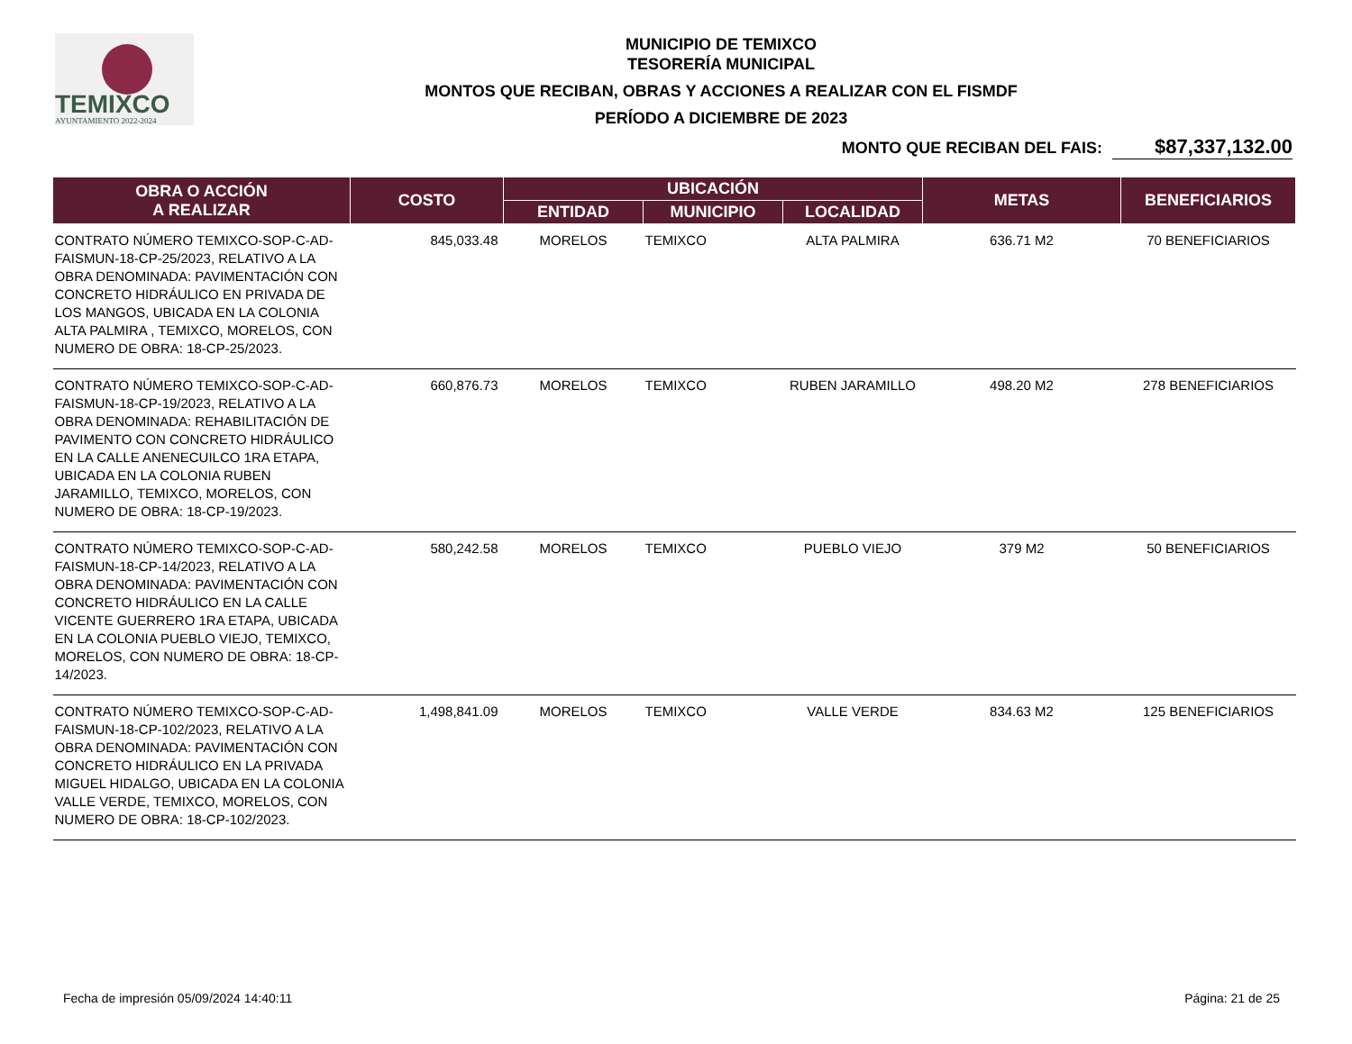TEMIXCO
AYUNTAMIENTO 2022-2024
MUNICIPIO DE TEMIXCO
TESORERÍA MUNICIPAL
MONTOS QUE RECIBAN, OBRAS Y ACCIONES A REALIZAR CON EL FISMDF
PERÍODO A DICIEMBRE DE 2023
MONTO QUE RECIBAN DEL FAIS: $87,337,132.00
| OBRA O ACCIÓN A REALIZAR | COSTO | UBICACIÓN | | | METAS | BENEFICIARIOS |
| --- | --- | --- | --- | --- | --- | --- |
| | | ENTIDAD | MUNICIPIO | LOCALIDAD | | |
| CONTRATO NÚMERO TEMIXCO-SOP-C-AD-FAISMUN-18-CP-25/2023, RELATIVO A LA OBRA DENOMINADA: PAVIMENTACIÓN CON CONCRETO HIDRÁULICO EN PRIVADA DE LOS MANGOS, UBICADA EN LA COLONIA ALTA PALMIRA , TEMIXCO, MORELOS, CON NUMERO DE OBRA: 18-CP-25/2023. | 845,033.48 | MORELOS | TEMIXCO | ALTA PALMIRA | 636.71 M2 | 70 BENEFICIARIOS |
| CONTRATO NÚMERO TEMIXCO-SOP-C-AD-FAISMUN-18-CP-19/2023, RELATIVO A LA OBRA DENOMINADA: REHABILITACIÓN DE PAVIMENTO CON CONCRETO HIDRÁULICO EN LA CALLE ANENECUILCO 1RA ETAPA, UBICADA EN LA COLONIA RUBEN JARAMILLO, TEMIXCO, MORELOS, CON NUMERO DE OBRA: 18-CP-19/2023. | 660,876.73 | MORELOS | TEMIXCO | RUBEN JARAMILLO | 498.20 M2 | 278 BENEFICIARIOS |
| CONTRATO NÚMERO TEMIXCO-SOP-C-AD-FAISMUN-18-CP-14/2023, RELATIVO A LA OBRA DENOMINADA: PAVIMENTACIÓN CON CONCRETO HIDRÁULICO EN LA CALLE VICENTE GUERRERO 1RA ETAPA, UBICADA EN LA COLONIA PUEBLO VIEJO, TEMIXCO, MORELOS, CON NUMERO DE OBRA: 18-CP-14/2023. | 580,242.58 | MORELOS | TEMIXCO | PUEBLO VIEJO | 379 M2 | 50 BENEFICIARIOS |
| CONTRATO NÚMERO TEMIXCO-SOP-C-AD-FAISMUN-18-CP-102/2023, RELATIVO A LA OBRA DENOMINADA: PAVIMENTACIÓN CON CONCRETO HIDRÁULICO EN LA PRIVADA MIGUEL HIDALGO, UBICADA EN LA COLONIA VALLE VERDE, TEMIXCO, MORELOS, CON NUMERO DE OBRA: 18-CP-102/2023. | 1,498,841.09 | MORELOS | TEMIXCO | VALLE VERDE | 834.63 M2 | 125 BENEFICIARIOS |
Fecha de impresión 05/09/2024 14:40:11 Página: 21 de 25